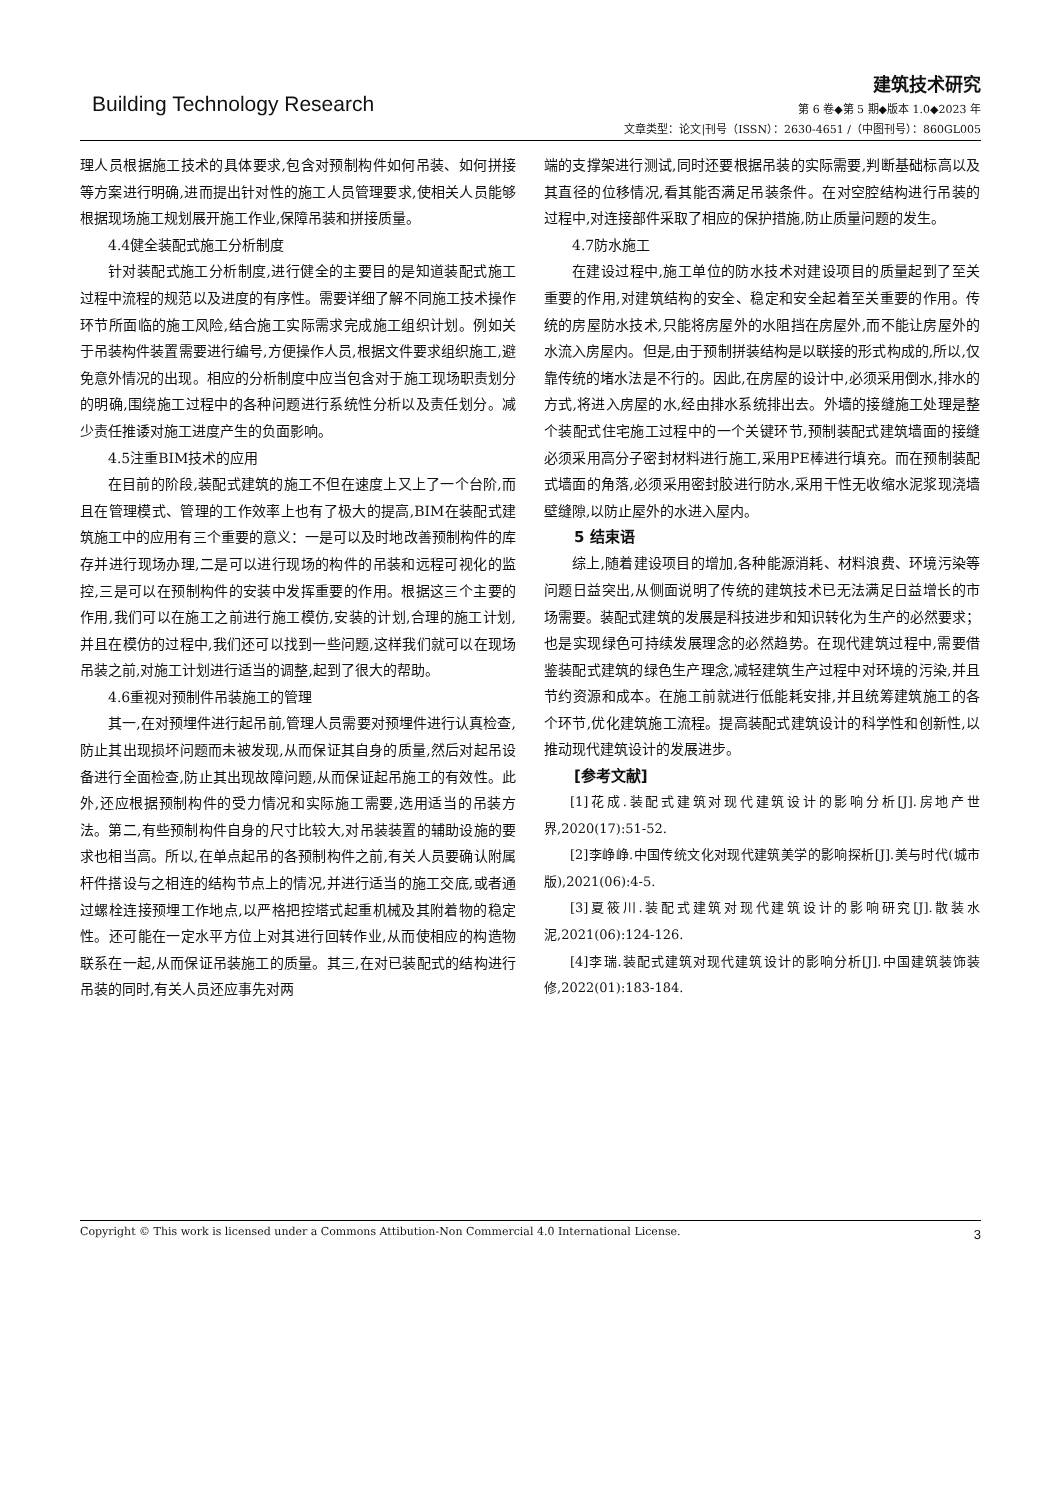Building Technology Research
建筑技术研究
第 6 卷◆第 5 期◆版本 1.0◆2023 年
文章类型：论文|刊号（ISSN）：2630-4651 /（中图刊号）：860GL005
理人员根据施工技术的具体要求,包含对预制构件如何吊装、如何拼接等方案进行明确,进而提出针对性的施工人员管理要求,使相关人员能够根据现场施工规划展开施工作业,保障吊装和拼接质量。
4.4健全装配式施工分析制度
针对装配式施工分析制度,进行健全的主要目的是知道装配式施工过程中流程的规范以及进度的有序性。需要详细了解不同施工技术操作环节所面临的施工风险,结合施工实际需求完成施工组织计划。例如关于吊装构件装置需要进行编号,方便操作人员,根据文件要求组织施工,避免意外情况的出现。相应的分析制度中应当包含对于施工现场职责划分的明确,围绕施工过程中的各种问题进行系统性分析以及责任划分。减少责任推诿对施工进度产生的负面影响。
4.5注重BIM技术的应用
在目前的阶段,装配式建筑的施工不但在速度上又上了一个台阶,而且在管理模式、管理的工作效率上也有了极大的提高,BIM在装配式建筑施工中的应用有三个重要的意义：一是可以及时地改善预制构件的库存并进行现场办理,二是可以进行现场的构件的吊装和远程可视化的监控,三是可以在预制构件的安装中发挥重要的作用。根据这三个主要的作用,我们可以在施工之前进行施工模仿,安装的计划,合理的施工计划,并且在模仿的过程中,我们还可以找到一些问题,这样我们就可以在现场吊装之前,对施工计划进行适当的调整,起到了很大的帮助。
4.6重视对预制件吊装施工的管理
其一,在对预埋件进行起吊前,管理人员需要对预埋件进行认真检查,防止其出现损坏问题而未被发现,从而保证其自身的质量,然后对起吊设备进行全面检查,防止其出现故障问题,从而保证起吊施工的有效性。此外,还应根据预制构件的受力情况和实际施工需要,选用适当的吊装方法。第二,有些预制构件自身的尺寸比较大,对吊装装置的辅助设施的要求也相当高。所以,在单点起吊的各预制构件之前,有关人员要确认附属杆件搭设与之相连的结构节点上的情况,并进行适当的施工交底,或者通过螺栓连接预埋工作地点,以严格把控塔式起重机械及其附着物的稳定性。还可能在一定水平方位上对其进行回转作业,从而使相应的构造物联系在一起,从而保证吊装施工的质量。其三,在对已装配式的结构进行吊装的同时,有关人员还应事先对两
端的支撑架进行测试,同时还要根据吊装的实际需要,判断基础标高以及其直径的位移情况,看其能否满足吊装条件。在对空腔结构进行吊装的过程中,对连接部件采取了相应的保护措施,防止质量问题的发生。
4.7防水施工
在建设过程中,施工单位的防水技术对建设项目的质量起到了至关重要的作用,对建筑结构的安全、稳定和安全起着至关重要的作用。传统的房屋防水技术,只能将房屋外的水阻挡在房屋外,而不能让房屋外的水流入房屋内。但是,由于预制拼装结构是以联接的形式构成的,所以,仅靠传统的堵水法是不行的。因此,在房屋的设计中,必须采用倒水,排水的方式,将进入房屋的水,经由排水系统排出去。外墙的接缝施工处理是整个装配式住宅施工过程中的一个关键环节,预制装配式建筑墙面的接缝必须采用高分子密封材料进行施工,采用PE棒进行填充。而在预制装配式墙面的角落,必须采用密封胶进行防水,采用干性无收缩水泥浆现浇墙壁缝隙,以防止屋外的水进入屋内。
5 结束语
综上,随着建设项目的增加,各种能源消耗、材料浪费、环境污染等问题日益突出,从侧面说明了传统的建筑技术已无法满足日益增长的市场需要。装配式建筑的发展是科技进步和知识转化为生产的必然要求；也是实现绿色可持续发展理念的必然趋势。在现代建筑过程中,需要借鉴装配式建筑的绿色生产理念,减轻建筑生产过程中对环境的污染,并且节约资源和成本。在施工前就进行低能耗安排,并且统筹建筑施工的各个环节,优化建筑施工流程。提高装配式建筑设计的科学性和创新性,以推动现代建筑设计的发展进步。
[参考文献]
[1]花成.装配式建筑对现代建筑设计的影响分析[J].房地产世界,2020(17):51-52.
[2]李峥峥.中国传统文化对现代建筑美学的影响探析[J].美与时代(城市版),2021(06):4-5.
[3]夏筱川.装配式建筑对现代建筑设计的影响研究[J].散装水泥,2021(06):124-126.
[4]李瑞.装配式建筑对现代建筑设计的影响分析[J].中国建筑装饰装修,2022(01):183-184.
Copyright © This work is licensed under a Commons Attibution-Non Commercial 4.0 International License. 3